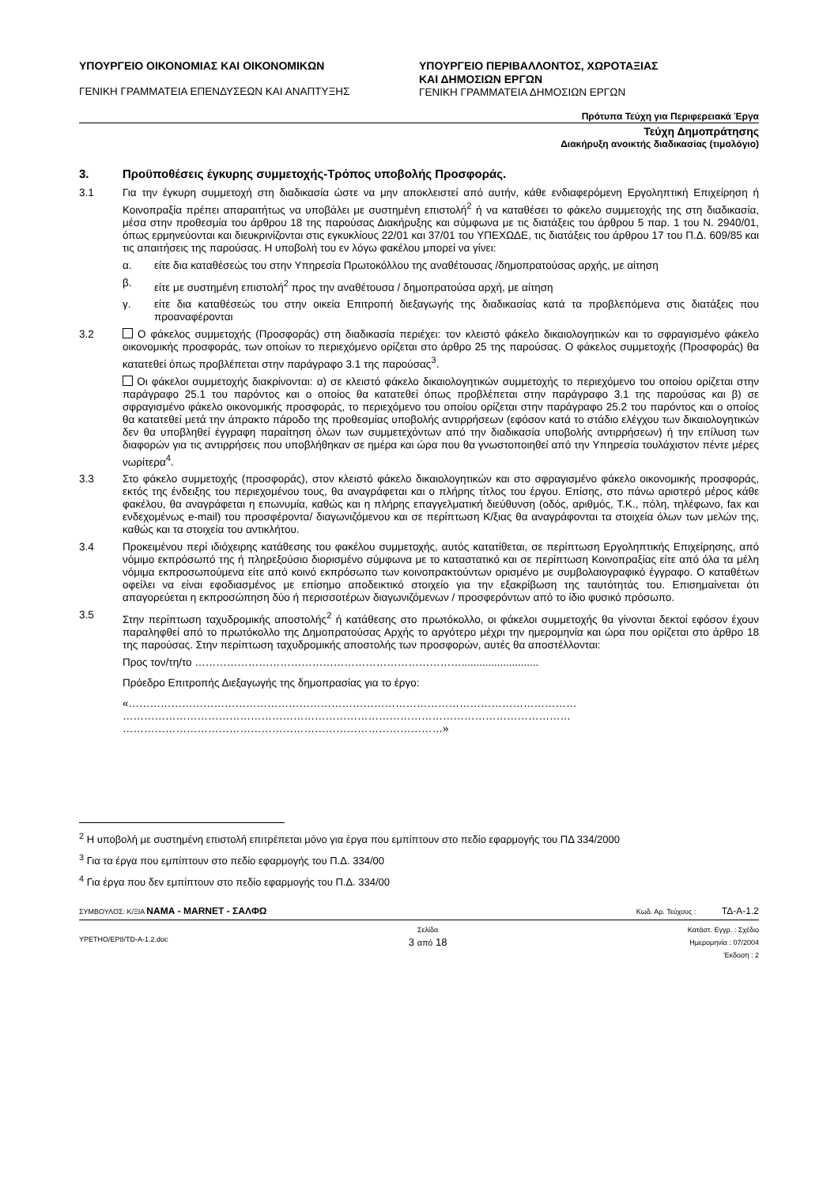ΥΠΟΥΡΓΕΙΟ ΟΙΚΟΝΟΜΙΑΣ ΚΑΙ ΟΙΚΟΝΟΜΙΚΩΝ
ΓΕΝΙΚΗ ΓΡΑΜΜΑΤΕΙΑ ΕΠΕΝΔΥΣΕΩΝ ΚΑΙ ΑΝΑΠΤΥΞΗΣ
ΥΠΟΥΡΓΕΙΟ ΠΕΡΙΒΑΛΛΟΝΤΟΣ, ΧΩΡΟΤΑΞΙΑΣ
ΚΑΙ ΔΗΜΟΣΙΩΝ ΕΡΓΩΝ
ΓΕΝΙΚΗ ΓΡΑΜΜΑΤΕΙΑ ΔΗΜΟΣΙΩΝ ΕΡΓΩΝ
Πρότυπα Τεύχη για Περιφερειακά Έργα
Τεύχη Δημοπράτησης
Διακήρυξη ανοικτής διαδικασίας (τιμολόγιο)
3. Προϋποθέσεις έγκυρης συμμετοχής-Τρόπος υποβολής Προσφοράς.
3.1 Για την έγκυρη συμμετοχή στη διαδικασία ώστε να μην αποκλειστεί από αυτήν, κάθε ενδιαφερόμενη Εργοληπτική Επιχείρηση ή Κοινοπραξία πρέπει απαραιτήτως να υποβάλει με συστημένη επιστολή<sup>2</sup> ή να καταθέσει το φάκελο συμμετοχής της στη διαδικασία, μέσα στην προθεσμία του άρθρου 18 της παρούσας Διακήρυξης και σύμφωνα με τις διατάξεις του άρθρου 5 παρ. 1 του Ν. 2940/01, όπως ερμηνεύονται και διευκρινίζονται στις εγκυκλίους 22/01 και 37/01 του ΥΠΕΧΩΔΕ, τις διατάξεις του άρθρου 17 του Π.Δ. 609/85 και τις απαιτήσεις της παρούσας. Η υποβολή του εν λόγω φακέλου μπορεί να γίνει:
α. είτε δια καταθέσεώς του στην Υπηρεσία Πρωτοκόλλου της αναθέτουσας /δημοπρατούσας αρχής, με αίτηση
β. είτε με συστημένη επιστολή<sup>2</sup> προς την αναθέτουσα / δημοπρατούσα αρχή, με αίτηση
γ. είτε δια καταθέσεώς του στην οικεία Επιτροπή διεξαγωγής της διαδικασίας κατά τα προβλεπόμενα στις διατάξεις που προαναφέρονται
3.2 Ο φάκελος συμμετοχής (Προσφοράς) στη διαδικασία περιέχει: τον κλειστό φάκελο δικαιολογητικών και το σφραγισμένο φάκελο οικονομικής προσφοράς, των οποίων το περιεχόμενο ορίζεται στο άρθρο 25 της παρούσας. Ο φάκελος συμμετοχής (Προσφοράς) θα κατατεθεί όπως προβλέπεται στην παράγραφο 3.1 της παρούσας<sup>3</sup>.
Οι φάκελοι συμμετοχής διακρίνονται: α) σε κλειστό φάκελο δικαιολογητικών συμμετοχής το περιεχόμενο του οποίου ορίζεται στην παράγραφο 25.1 του παρόντος και ο οποίος θα κατατεθεί όπως προβλέπεται στην παράγραφο 3.1 της παρούσας και β) σε σφραγισμένο φάκελο οικονομικής προσφοράς, το περιεχόμενο του οποίου ορίζεται στην παράγραφο 25.2 του παρόντος και ο οποίος θα κατατεθεί μετά την άπρακτο πάροδο της προθεσμίας υποβολής αντιρρήσεων (εφόσον κατά το στάδιο ελέγχου των δικαιολογητικών δεν θα υποβληθεί έγγραφη παραίτηση όλων των συμμετεχόντων από την διαδικασία υποβολής αντιρρήσεων) ή την επίλυση των διαφορών για τις αντιρρήσεις που υποβλήθηκαν σε ημέρα και ώρα που θα γνωστοποιηθεί από την Υπηρεσία τουλάχιστον πέντε μέρες νωρίτερα<sup>4</sup>.
3.3 Στο φάκελο συμμετοχής (προσφοράς), στον κλειστό φάκελο δικαιολογητικών και στο σφραγισμένο φάκελο οικονομικής προσφοράς, εκτός της ένδειξης του περιεχομένου τους, θα αναγράφεται και ο πλήρης τίτλος του έργου. Επίσης, στο πάνω αριστερό μέρος κάθε φακέλου, θα αναγράφεται η επωνυμία, καθώς και η πλήρης επαγγελματική διεύθυνση (οδός, αριθμός, Τ.Κ., πόλη, τηλέφωνο, fax και ενδεχομένως e-mail) του προσφέροντα/ διαγωνιζόμενου και σε περίπτωση Κ/ξιας θα αναγράφονται τα στοιχεία όλων των μελών της, καθώς και τα στοιχεία του αντικλήτου.
3.4 Προκειμένου περί ιδιόχειρης κατάθεσης του φακέλου συμμετοχής, αυτός κατατίθεται, σε περίπτωση Εργοληπτικής Επιχείρησης, από νόμιμο εκπρόσωπό της ή πληρεξούσιο διορισμένο σύμφωνα με το καταστατικό και σε περίπτωση Κοινοπραξίας είτε από όλα τα μέλη νόμιμα εκπροσωπούμενα είτε από κοινό εκπρόσωπο των κοινοπρακτούντων ορισμένο με συμβολαιογραφικό έγγραφο. Ο καταθέτων οφείλει να είναι εφοδιασμένος με επίσημο αποδεικτικό στοιχείο για την εξακρίβωση της ταυτότητάς του. Επισημαίνεται ότι απαγορεύεται η εκπροσώπηση δύο ή περισσοτέρων διαγωνιζόμενων / προσφερόντων από το ίδιο φυσικό πρόσωπο.
3.5 Στην περίπτωση ταχυδρομικής αποστολής<sup>2</sup> ή κατάθεσης στο πρωτόκολλο, οι φάκελοι συμμετοχής θα γίνονται δεκτοί εφόσον έχουν παραληφθεί από το πρωτόκολλο της Δημοπρατούσας Αρχής το αργότερο μέχρι την ημερομηνία και ώρα που ορίζεται στο άρθρο 18 της παρούσας. Στην περίπτωση ταχυδρομικής αποστολής των προσφορών, αυτές θα αποστέλλονται:
Προς τον/τη/το …………………………………………………………………..........................
Πρόεδρο Επιτροπής Διεξαγωγής της δημοπρασίας για το έργο:
«……………………………………………………………………………………………………………… ……………………………………………………………………………………………………………… ………………………………………………………………………………»
<sup>2</sup> Η υποβολή με συστημένη επιστολή επιτρέπεται μόνο για έργα που εμπίπτουν στο πεδίο εφαρμογής του ΠΔ 334/2000
<sup>3</sup> Για τα έργα που εμπίπτουν στο πεδίο εφαρμογής του Π.Δ. 334/00
<sup>4</sup> Για έργα που δεν εμπίπτουν στο πεδίο εφαρμογής του Π.Δ. 334/00
ΣΥΜΒΟΥΛΟΣ: Κ/ΞΙΑ ΝΑΜΑ - MARNET - ΣΑΛΦΩ Κωδ. Αρ. Τεύχους : ΤΔ-Α-1.2
YPETHO/EP8/TD-A-1.2.doc Σελίδα
3 από 18 Κατάστ. Εγγρ. : Σχέδιο
Ημερομηνία : 07/2004
Έκδοση : 2